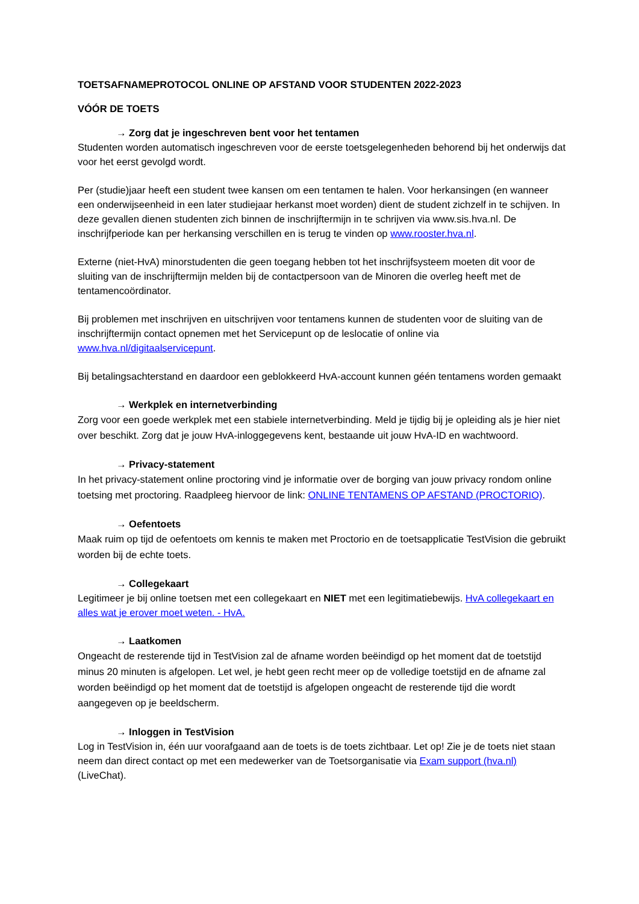TOETSAFNAMEPROTOCOL ONLINE OP AFSTAND VOOR STUDENTEN 2022-2023
VÓÓR DE TOETS
→ Zorg dat je ingeschreven bent voor het tentamen
Studenten worden automatisch ingeschreven voor de eerste toetsgelegenheden behorend bij het onderwijs dat voor het eerst gevolgd wordt.
Per (studie)jaar heeft een student twee kansen om een tentamen te halen. Voor herkansingen (en wanneer een onderwijseenheid in een later studiejaar herkanst moet worden) dient de student zichzelf in te schijven. In deze gevallen dienen studenten zich binnen de inschrijftermijn in te schrijven via www.sis.hva.nl. De inschrijfperiode kan per herkansing verschillen en is terug te vinden op www.rooster.hva.nl.
Externe (niet-HvA) minorstudenten die geen toegang hebben tot het inschrijfsysteem moeten dit voor de sluiting van de inschrijftermijn melden bij de contactpersoon van de Minoren die overleg heeft met de tentamencoördinator.
Bij problemen met inschrijven en uitschrijven voor tentamens kunnen de studenten voor de sluiting van de inschrijftermijn contact opnemen met het Servicepunt op de leslocatie of online via www.hva.nl/digitaalservicepunt.
Bij betalingsachterstand en daardoor een geblokkeerd HvA-account kunnen géén tentamens worden gemaakt
→ Werkplek en internetverbinding
Zorg voor een goede werkplek met een stabiele internetverbinding. Meld je tijdig bij je opleiding als je hier niet over beschikt. Zorg dat je jouw HvA-inloggegevens kent, bestaande uit jouw HvA-ID en wachtwoord.
→ Privacy-statement
In het privacy-statement online proctoring vind je informatie over de borging van jouw privacy rondom online toetsing met proctoring. Raadpleeg hiervoor de link: ONLINE TENTAMENS OP AFSTAND (PROCTORIO).
→ Oefentoets
Maak ruim op tijd de oefentoets om kennis te maken met Proctorio en de toetsapplicatie TestVision die gebruikt worden bij de echte toets.
→ Collegekaart
Legitimeer je bij online toetsen met een collegekaart en NIET met een legitimatiebewijs. HvA collegekaart en alles wat je erover moet weten. - HvA.
→ Laatkomen
Ongeacht de resterende tijd in TestVision zal de afname worden beëindigd op het moment dat de toetstijd minus 20 minuten is afgelopen. Let wel, je hebt geen recht meer op de volledige toetstijd en de afname zal worden beëindigd op het moment dat de toetstijd is afgelopen ongeacht de resterende tijd die wordt aangegeven op je beeldscherm.
→ Inloggen in TestVision
Log in TestVision in, één uur voorafgaand aan de toets is de toets zichtbaar. Let op! Zie je de toets niet staan neem dan direct contact op met een medewerker van de Toetsorganisatie via Exam support (hva.nl) (LiveChat).